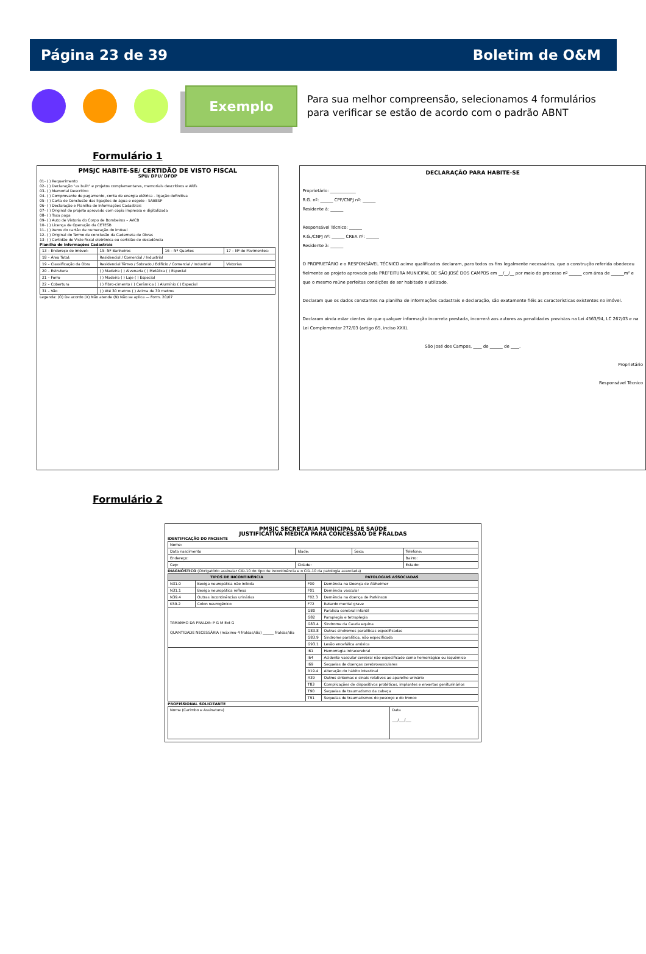Página 23 de 39 Boletim de O&M
Exemplo
Para sua melhor compreensão, selecionamos 4 formulários
para verificar se estão de acordo com o padrão ABNT
Formulário 1
PMSJC HABITE-SE/ CERTIDÃO DE VISTO FISCAL
SPU/ DPU/ DFOP
01- ( ) Requerimento
02- ( ) Declaração "as built" e projetos complementares, memoriais descritivos e ARTs
03- ( ) Memorial Descritivo
04- ( ) Comprovante de pagamento, conta de energia elétrica - ligação definitiva
05- ( ) Carta de Conclusão das ligações de água e esgoto - SABESP
06- ( ) Declaração e Planilha de Informações Cadastrais
07- ( ) Original do projeto aprovado com cópia impressa e digitalizada
08- ( ) Taxa paga
09- ( ) Auto de Vistoria do Corpo de Bombeiros – AVCB
10- ( ) Licença de Operação da CETESB
11- ( ) Xerox do cartão de numeração do imóvel
12- ( ) Original do Termo de conclusão da Caderneta de Obras
13- ( ) Certidão de Visto fiscal eletrônica ou certidão de decadência
Planilha de Informações Cadastrais
| 13 – Endereço do imóvel: | 15- Nº Banheiros | 16 – Nº Quartos | 17 – Nº de Pavimentos: |
| 18 – Área Total: | Residencial / Comercial / Industrial | | |
| 19 – Classificação da Obra | Residencial Térreo / Sobrado / Edifício / Comercial / Industrial | | Vistorias |
| 20 – Estrutura | ( ) Madeira ( ) Alvenaria ( ) Metálica ( ) Especial | | |
| 21 – Forro | ( ) Madeira ( ) Laje ( ) Especial | | |
| 22 – Cobertura | ( ) Fibro-cimento ( ) Cerâmica ( ) Alumínio ( ) Especial | | |
| 31 – Vão | ( ) Até 30 metros ( ) Acima de 30 metros | | |
Legenda: (O) De acordo (X) Não atende (N) Não se aplica — Form. 20/07
DECLARAÇÃO PARA HABITE-SE
Proprietário: ____________
R.G. nº: ______ CPF/CNPJ nº: ______
Residente à: ______
Responsável Técnico: ______
R.G./CNPJ nº: ______ CREA nº: ______
Residente à: ______
O PROPRIETÁRIO e o RESPONSÁVEL TÉCNICO acima qualificados declaram, para todos os fins legalmente necessários, que a construção referida obedeceu fielmente ao projeto aprovado pela PREFEITURA MUNICIPAL DE SÃO JOSÉ DOS CAMPOS em __/__/__ por meio do processo nº ______ com área de ______m² e que o mesmo reúne perfeitas condições de ser habitado e utilizado.
Declaram que os dados constantes na planilha de informações cadastrais e declaração, são exatamente fiéis as características existentes no imóvel.
Declaram ainda estar cientes de que qualquer informação incorreta prestada, incorrerá aos autores as penalidades previstas na Lei 4563/94, LC 267/03 e na Lei Complementar 272/03 (artigo 65, inciso XXII).
São José dos Campos, ____ de ______ de ____.
Proprietário
Responsável Técnico
Formulário 2
PMSJC SECRETARIA MUNICIPAL DE SAÚDE
JUSTIFICATIVA MÉDICA PARA CONCESSÃO DE FRALDAS
IDENTIFICAÇÃO DO PACIENTE
| Nome: | | | |
| Data nascimento | Idade: | Sexo: | Telefone: |
| Endereço: | | | Bairro: |
| Cep: | Cidade: | | Estado: |
DIAGNÓSTICO (Obrigatório assinalar CID-10 do tipo de incontinência e o CID-10 da patologia associada)
| TIPOS DE INCONTINÊNCIA | | PATOLOGIAS ASSOCIADAS | |
| --- | --- | --- | --- |
| N31.0 | Bexiga neuropática não inibida | F00 | Demência na Doença de Alzheimer |
| N31.1 | Bexiga neuropática reflexa | F01 | Demência vascular |
| N39.4 | Outras incontinências urinárias | F02.3 | Demência na doença de Parkinson |
| K59.2 | Colon neurogênico | F72 | Retardo mental grave |
| TAMANHO DA FRALDA: P G M Ext G QUANTIDADE NECESSÁRIA (máximo 4 fraldas/dia) ______ fraldas/dia | | G80 | Paralisia cerebral infantil |
| | | G82 | Paraplegia e tetraplegia |
| | | G83.4 | Síndrome da Cauda equina |
| | | G83.8 | Outras síndromes paralíticas especificadas |
| | | G83.9 | Síndrome paralítica, não especificada |
| | | G93.1 | Lesão encefálica anóxica |
| | | I61 | Hemorragia intracerebral |
| | | I64 | Acidente vascular cerebral não especificado como hemorrágico ou isquêmico |
| | | I69 | Sequelas de doenças cerebrovasculares |
| | | R19.4 | Alteração do hábito intestinal |
| | | R39 | Outros sintomas e sinais relativos ao aparelho urinário |
| | | T83 | Complicações de dispositivos protéticos, implantes e enxertos geniturinários |
| | | T90 | Sequelas de traumatismo da cabeça |
| | | T91 | Sequelas de traumatismos do pescoço e do tronco |
PROFISSIONAL SOLICITANTE
| Nome (Carimbo e Assinatura) | Data ___/___/___ |